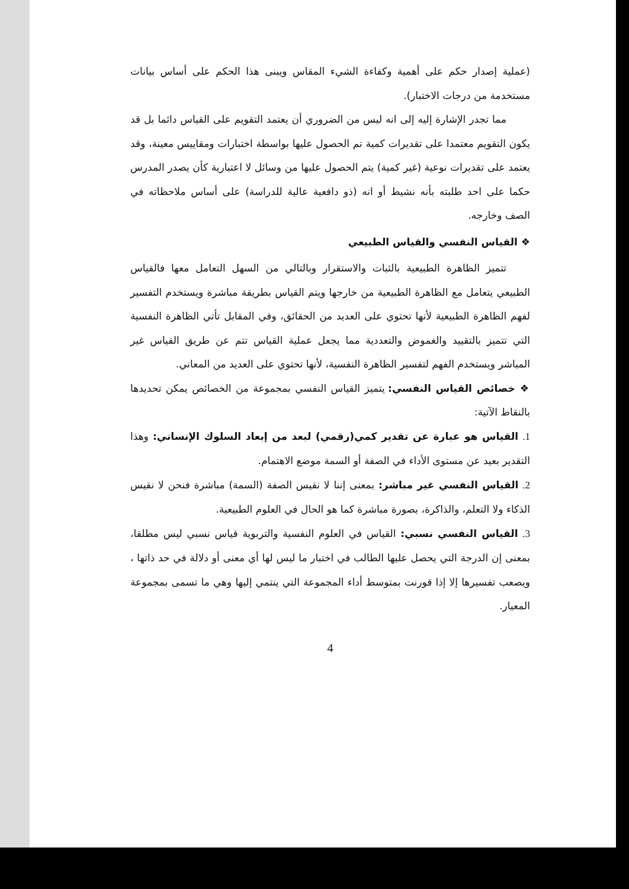(عملية إصدار حكم على أهمية وكفاءة الشيء المقاس ويبنى هذا الحكم على أساس بيانات مستخدمة من درجات الاختبار).
مما تجدر الإشارة إليه إلى انه ليس من الضروري أن يعتمد التقويم على القياس دائما بل قد يكون التقويم معتمدا على تقديرات كمية تم الحصول عليها بواسطة اختبارات ومقاييس معينة، وقد يعتمد على تقديرات نوعية (غير كمية) يتم الحصول عليها من وسائل لا اعتبارية كأن يصدر المدرس حكما على احد طلبته بأنه نشيط أو انه (ذو دافعية عالية للدراسة) على أساس ملاحظاته في الصف وخارجه.
❖ القياس النفسي والقياس الطبيعي
تتميز الظاهرة الطبيعية بالثبات والاستقرار وبالتالي من السهل التعامل معها فالقياس الطبيعي يتعامل مع الظاهرة الطبيعية من خارجها ويتم القياس بطريقة مباشرة ويستخدم التفسير لفهم الظاهرة الطبيعية لأنها تحتوي على العديد من الحقائق، وفي المقابل تأتي الظاهرة النفسية التي تتميز بالتقييد والغموض والتعددية مما يجعل عملية القياس تتم عن طريق القياس غير المباشر ويستخدم الفهم لتفسير الظاهرة النفسية، لأنها تحتوي على العديد من المعاني.
❖ خصائص القياس النفسي: يتميز القياس النفسي بمجموعة من الخصائص يمكن تحديدها بالنقاط الآتية:
1. القياس هو عبارة عن تقدير كمي(رقمي) لبعد من إبعاد السلوك الإنساني: وهذا التقدير بعيد عن مستوى الأداء في الصفة أو السمة موضع الاهتمام.
2. القياس النفسي غير مباشر: بمعنى إننا لا نقيس الصفة (السمة) مباشرة فنحن لا نقيس الذكاء ولا التعلم، والذاكرة، بصورة مباشرة كما هو الحال في العلوم الطبيعية.
3. القياس النفسي نسبي: القياس في العلوم النفسية والتربوية قياس نسبي ليس مطلقا، بمعنى إن الدرجة التي يحصل عليها الطالب في اختبار ما ليس لها أي معنى أو دلالة في حد ذاتها ، ويصعب تفسيرها إلا إذا قورنت بمتوسط أداء المجموعة التي ينتمي إليها وهي ما تسمى بمجموعة المعيار.
4